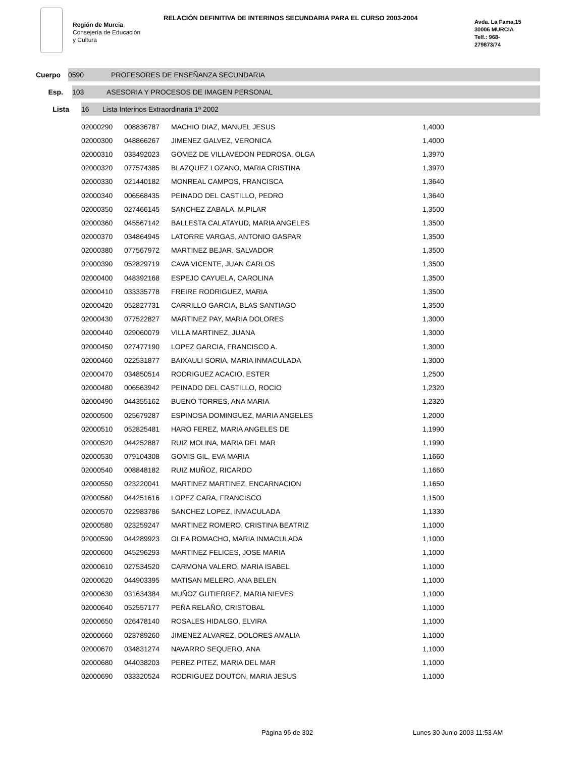Región de Murcia
Consejería de Educación
y Cultura
RELACIÓN DEFINITIVA DE INTERINOS SECUNDARIA PARA EL CURSO 2003-2004
Avda. La Fama,15
30006 MURCIA
Telf.: 968-
279873/74
Cuerpo
0590 PROFESORES DE ENSEÑANZA SECUNDARIA
Esp.
103 ASESORIA Y PROCESOS DE IMAGEN PERSONAL
Lista
16 Lista Interinos Extraordinaria 1ª 2002
| 02000290 | 008836787 | MACHIO DIAZ, MANUEL JESUS | 1,4000 |
| 02000300 | 048866267 | JIMENEZ GALVEZ, VERONICA | 1,4000 |
| 02000310 | 033492023 | GOMEZ DE VILLAVEDON PEDROSA, OLGA | 1,3970 |
| 02000320 | 077574385 | BLAZQUEZ LOZANO, MARIA CRISTINA | 1,3970 |
| 02000330 | 021440182 | MONREAL CAMPOS, FRANCISCA | 1,3640 |
| 02000340 | 006568435 | PEINADO DEL CASTILLO, PEDRO | 1,3640 |
| 02000350 | 027466145 | SANCHEZ ZABALA, M.PILAR | 1,3500 |
| 02000360 | 045567142 | BALLESTA CALATAYUD, MARIA ANGELES | 1,3500 |
| 02000370 | 034864945 | LATORRE VARGAS, ANTONIO GASPAR | 1,3500 |
| 02000380 | 077567972 | MARTINEZ BEJAR, SALVADOR | 1,3500 |
| 02000390 | 052829719 | CAVA VICENTE, JUAN CARLOS | 1,3500 |
| 02000400 | 048392168 | ESPEJO CAYUELA, CAROLINA | 1,3500 |
| 02000410 | 033335778 | FREIRE RODRIGUEZ, MARIA | 1,3500 |
| 02000420 | 052827731 | CARRILLO GARCIA, BLAS SANTIAGO | 1,3500 |
| 02000430 | 077522827 | MARTINEZ PAY, MARIA DOLORES | 1,3000 |
| 02000440 | 029060079 | VILLA MARTINEZ, JUANA | 1,3000 |
| 02000450 | 027477190 | LOPEZ GARCIA, FRANCISCO A. | 1,3000 |
| 02000460 | 022531877 | BAIXAULI SORIA, MARIA INMACULADA | 1,3000 |
| 02000470 | 034850514 | RODRIGUEZ ACACIO, ESTER | 1,2500 |
| 02000480 | 006563942 | PEINADO DEL CASTILLO, ROCIO | 1,2320 |
| 02000490 | 044355162 | BUENO TORRES, ANA MARIA | 1,2320 |
| 02000500 | 025679287 | ESPINOSA DOMINGUEZ, MARIA ANGELES | 1,2000 |
| 02000510 | 052825481 | HARO FEREZ, MARIA ANGELES DE | 1,1990 |
| 02000520 | 044252887 | RUIZ MOLINA, MARIA DEL MAR | 1,1990 |
| 02000530 | 079104308 | GOMIS GIL, EVA MARIA | 1,1660 |
| 02000540 | 008848182 | RUIZ MUÑOZ, RICARDO | 1,1660 |
| 02000550 | 023220041 | MARTINEZ MARTINEZ, ENCARNACION | 1,1650 |
| 02000560 | 044251616 | LOPEZ CARA, FRANCISCO | 1,1500 |
| 02000570 | 022983786 | SANCHEZ LOPEZ, INMACULADA | 1,1330 |
| 02000580 | 023259247 | MARTINEZ ROMERO, CRISTINA BEATRIZ | 1,1000 |
| 02000590 | 044289923 | OLEA ROMACHO, MARIA INMACULADA | 1,1000 |
| 02000600 | 045296293 | MARTINEZ FELICES, JOSE MARIA | 1,1000 |
| 02000610 | 027534520 | CARMONA VALERO, MARIA ISABEL | 1,1000 |
| 02000620 | 044903395 | MATISAN MELERO, ANA BELEN | 1,1000 |
| 02000630 | 031634384 | MUÑOZ GUTIERREZ, MARIA NIEVES | 1,1000 |
| 02000640 | 052557177 | PEÑA RELAÑO, CRISTOBAL | 1,1000 |
| 02000650 | 026478140 | ROSALES HIDALGO, ELVIRA | 1,1000 |
| 02000660 | 023789260 | JIMENEZ ALVAREZ, DOLORES AMALIA | 1,1000 |
| 02000670 | 034831274 | NAVARRO SEQUERO, ANA | 1,1000 |
| 02000680 | 044038203 | PEREZ PITEZ, MARIA DEL MAR | 1,1000 |
| 02000690 | 033320524 | RODRIGUEZ DOUTON, MARIA JESUS | 1,1000 |
Página 96 de 302 Lunes 30 Junio 2003 11:53 AM